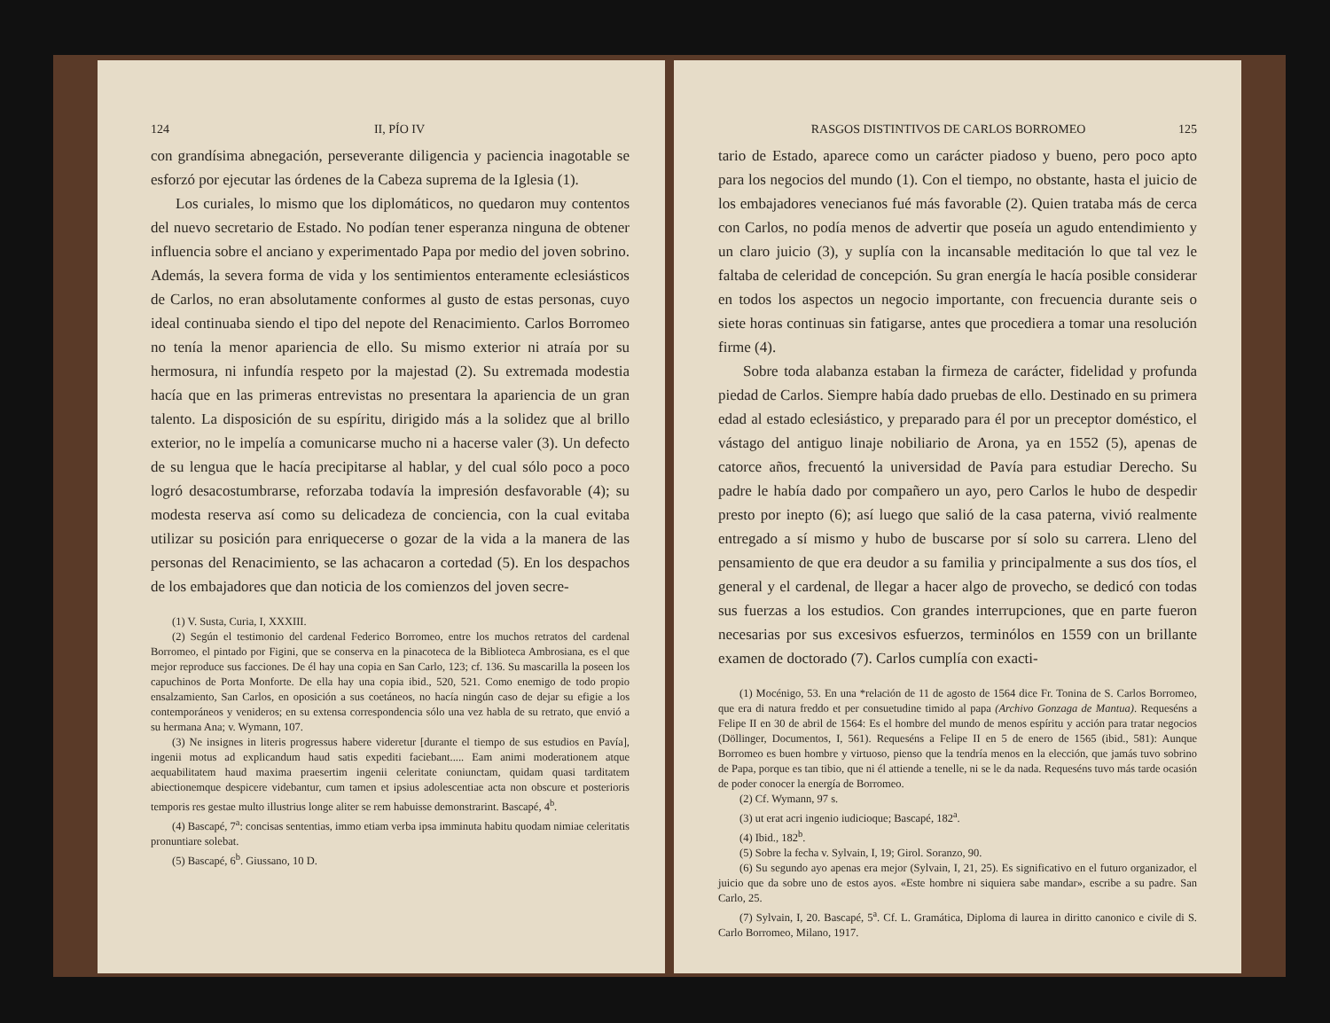124 II, PÍO IV
con grandísima abnegación, perseverante diligencia y paciencia inagotable se esforzó por ejecutar las órdenes de la Cabeza suprema de la Iglesia (1).
Los curiales, lo mismo que los diplomáticos, no quedaron muy contentos del nuevo secretario de Estado. No podían tener esperanza ninguna de obtener influencia sobre el anciano y experimentado Papa por medio del joven sobrino. Además, la severa forma de vida y los sentimientos enteramente eclesiásticos de Carlos, no eran absolutamente conformes al gusto de estas personas, cuyo ideal continuaba siendo el tipo del nepote del Renacimiento. Carlos Borromeo no tenía la menor apariencia de ello. Su mismo exterior ni atraía por su hermosura, ni infundía respeto por la majestad (2). Su extremada modestia hacía que en las primeras entrevistas no presentara la apariencia de un gran talento. La disposición de su espíritu, dirigido más a la solidez que al brillo exterior, no le impelía a comunicarse mucho ni a hacerse valer (3). Un defecto de su lengua que le hacía precipitarse al hablar, y del cual sólo poco a poco logró desacostumbrarse, reforzaba todavía la impresión desfavorable (4); su modesta reserva así como su delicadeza de conciencia, con la cual evitaba utilizar su posición para enriquecerse o gozar de la vida a la manera de las personas del Renacimiento, se las achacaron a cortedad (5). En los despachos de los embajadores que dan noticia de los comienzos del joven secre-
(1) V. Susta, Curia, I, XXXIII.
(2) Según el testimonio del cardenal Federico Borromeo, entre los muchos retratos del cardenal Borromeo, el pintado por Figini, que se conserva en la pinacoteca de la Biblioteca Ambrosiana, es el que mejor reproduce sus facciones. De él hay una copia en San Carlo, 123; cf. 136. Su mascarilla la poseen los capuchinos de Porta Monforte. De ella hay una copia ibid., 520, 521. Como enemigo de todo propio ensalzamiento, San Carlos, en oposición a sus coetáneos, no hacía ningún caso de dejar su efigie a los contemporáneos y venideros; en su extensa correspondencia sólo una vez habla de su retrato, que envió a su hermana Ana; v. Wymann, 107.
(3) Ne insignes in literis progressus habere videretur [durante el tiempo de sus estudios en Pavía], ingenii motus ad explicandum haud satis expediti faciebant..... Eam animi moderationem atque aequabilitatem haud maxima praesertim ingenii celeritate coniunctam, quidam quasi tarditatem abiectionemque despicere videbantur, cum tamen et ipsius adolescentiae acta non obscure et posterioris temporis res gestae multo illustrius longe aliter se rem habuisse demonstrarint. Bascapé, 4<sup>b</sup>.
(4) Bascapé, 7<sup>a</sup>: concisas sententias, immo etiam verba ipsa imminuta habitu quodam nimiae celeritatis pronuntiare solebat.
(5) Bascapé, 6<sup>b</sup>. Giussano, 10 D.
RASGOS DISTINTIVOS DE CARLOS BORROMEO 125
tario de Estado, aparece como un carácter piadoso y bueno, pero poco apto para los negocios del mundo (1). Con el tiempo, no obstante, hasta el juicio de los embajadores venecianos fué más favorable (2). Quien trataba más de cerca con Carlos, no podía menos de advertir que poseía un agudo entendimiento y un claro juicio (3), y suplía con la incansable meditación lo que tal vez le faltaba de celeridad de concepción. Su gran energía le hacía posible considerar en todos los aspectos un negocio importante, con frecuencia durante seis o siete horas continuas sin fatigarse, antes que procediera a tomar una resolución firme (4).
Sobre toda alabanza estaban la firmeza de carácter, fidelidad y profunda piedad de Carlos. Siempre había dado pruebas de ello. Destinado en su primera edad al estado eclesiástico, y preparado para él por un preceptor doméstico, el vástago del antiguo linaje nobiliario de Arona, ya en 1552 (5), apenas de catorce años, frecuentó la universidad de Pavía para estudiar Derecho. Su padre le había dado por compañero un ayo, pero Carlos le hubo de despedir presto por inepto (6); así luego que salió de la casa paterna, vivió realmente entregado a sí mismo y hubo de buscarse por sí solo su carrera. Lleno del pensamiento de que era deudor a su familia y principalmente a sus dos tíos, el general y el cardenal, de llegar a hacer algo de provecho, se dedicó con todas sus fuerzas a los estudios. Con grandes interrupciones, que en parte fueron necesarias por sus excesivos esfuerzos, terminólos en 1559 con un brillante examen de doctorado (7). Carlos cumplía con exacti-
(1) Mocénigo, 53. En una *relación de 11 de agosto de 1564 dice Fr. Tonina de S. Carlos Borromeo, que era di natura freddo et per consuetudine timido al papa (Archivo Gonzaga de Mantua). Requeséns a Felipe II en 30 de abril de 1564: Es el hombre del mundo de menos espíritu y acción para tratar negocios (Döllinger, Documentos, I, 561). Requeséns a Felipe II en 5 de enero de 1565 (ibid., 581): Aunque Borromeo es buen hombre y virtuoso, pienso que la tendría menos en la elección, que jamás tuvo sobrino de Papa, porque es tan tibio, que ni él attiende a tenelle, ni se le da nada. Requeséns tuvo más tarde ocasión de poder conocer la energía de Borromeo.
(2) Cf. Wymann, 97 s.
(3) ut erat acri ingenio iudicioque; Bascapé, 182<sup>a</sup>.
(4) Ibid., 182<sup>b</sup>.
(5) Sobre la fecha v. Sylvain, I, 19; Girol. Soranzo, 90.
(6) Su segundo ayo apenas era mejor (Sylvain, I, 21, 25). Es significativo en el futuro organizador, el juicio que da sobre uno de estos ayos. «Este hombre ni siquiera sabe mandar», escribe a su padre. San Carlo, 25.
(7) Sylvain, I, 20. Bascapé, 5<sup>a</sup>. Cf. L. Gramática, Diploma di laurea in diritto canonico e civile di S. Carlo Borromeo, Milano, 1917.